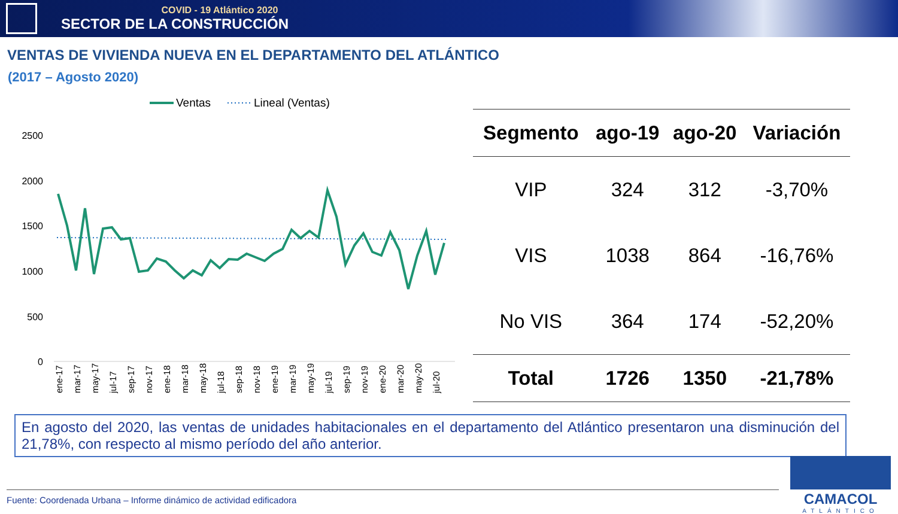COVID - 19 Atlántico 2020
SECTOR DE LA CONSTRUCCIÓN
VENTAS DE VIVIENDA NUEVA EN EL DEPARTAMENTO DEL ATLÁNTICO
(2017 – Agosto 2020)
Ventas
Lineal (Ventas)
2500
2000
1500
1000
500
0
ene-17
mar-17
may-17
jul-17
sep-17
nov-17
ene-18
mar-18
may-18
jul-18
sep-18
nov-18
ene-19
mar-19
may-19
jul-19
sep-19
nov-19
ene-20
mar-20
may-20
jul-20
| Segmento | ago-19 | ago-20 | Variación |
| --- | --- | --- | --- |
| VIP | 324 | 312 | -3,70% |
| VIS | 1038 | 864 | -16,76% |
| No VIS | 364 | 174 | -52,20% |
| Total | 1726 | 1350 | -21,78% |
En agosto del 2020, las ventas de unidades habitacionales en el departamento del Atlántico presentaron una disminución del 21,78%, con respecto al mismo período del año anterior.
Fuente: Coordenada Urbana – Informe dinámico de actividad edificadora
CAMACOL
ATLÁNTICO